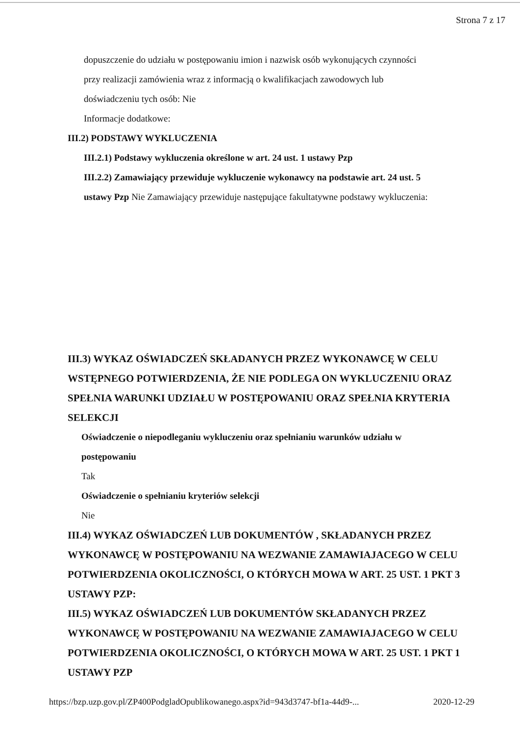Strona 7 z 17
dopuszczenie do udziału w postępowaniu imion i nazwisk osób wykonujących czynności
przy realizacji zamówienia wraz z informacją o kwalifikacjach zawodowych lub
doświadczeniu tych osób: Nie
Informacje dodatkowe:
III.2) PODSTAWY WYKLUCZENIA
III.2.1) Podstawy wykluczenia określone w art. 24 ust. 1 ustawy Pzp
III.2.2) Zamawiający przewiduje wykluczenie wykonawcy na podstawie art. 24 ust. 5
ustawy Pzp Nie Zamawiający przewiduje następujące fakultatywne podstawy wykluczenia:
III.3) WYKAZ OŚWIADCZEŃ SKŁADANYCH PRZEZ WYKONAWCĘ W CELU WSTĘPNEGO POTWIERDZENIA, ŻE NIE PODLEGA ON WYKLUCZENIU ORAZ SPEŁNIA WARUNKI UDZIAŁU W POSTĘPOWANIU ORAZ SPEŁNIA KRYTERIA SELEKCJI
Oświadczenie o niepodleganiu wykluczeniu oraz spełnianiu warunków udziału w
postępowaniu
Tak
Oświadczenie o spełnianiu kryteriów selekcji
Nie
III.4) WYKAZ OŚWIADCZEŃ LUB DOKUMENTÓW , SKŁADANYCH PRZEZ WYKONAWCĘ W POSTĘPOWANIU NA WEZWANIE ZAMAWIAJACEGO W CELU POTWIERDZENIA OKOLICZNOŚCI, O KTÓRYCH MOWA W ART. 25 UST. 1 PKT 3 USTAWY PZP:
III.5) WYKAZ OŚWIADCZEŃ LUB DOKUMENTÓW SKŁADANYCH PRZEZ WYKONAWCĘ W POSTĘPOWANIU NA WEZWANIE ZAMAWIAJACEGO W CELU POTWIERDZENIA OKOLICZNOŚCI, O KTÓRYCH MOWA W ART. 25 UST. 1 PKT 1 USTAWY PZP
https://bzp.uzp.gov.pl/ZP400PodgladOpublikowanego.aspx?id=943d3747-bf1a-44d9-... 2020-12-29